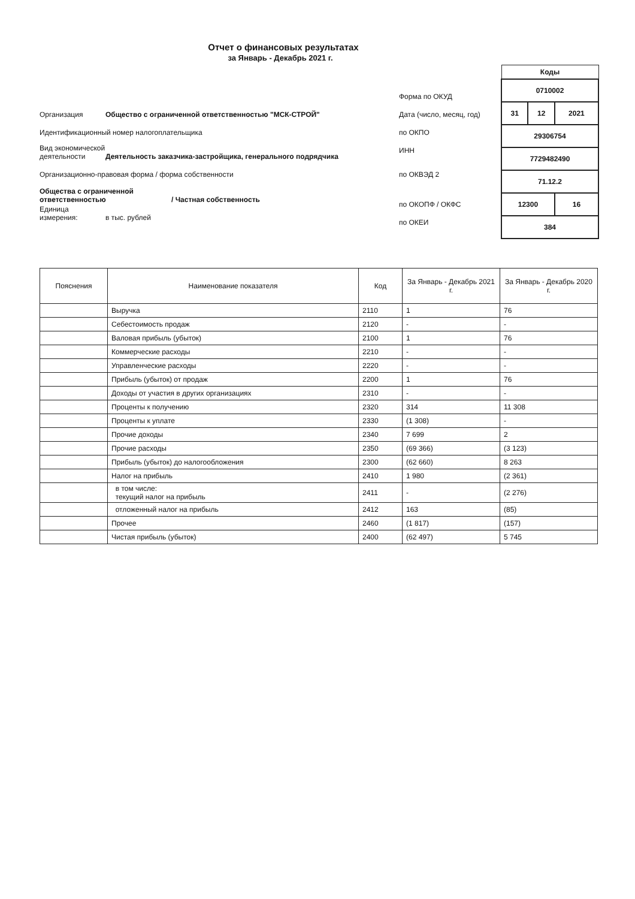Отчет о финансовых результатах
за Январь - Декабрь 2021 г.
Организация Общество с ограниченной ответственностью "МСК-СТРОЙ"
Идентификационный номер налогоплательщика
Вид экономической деятельности Деятельность заказчика-застройщика, генерального подрядчика
Организационно-правовая форма / форма собственности
Общества с ограниченной ответственностью / Частная собственность
Единица измерения: в тыс. рублей
Форма по ОКУД
Дата (число, месяц, год)
по ОКПО
ИНН
по ОКВЭД 2
по ОКОПФ / ОКФС
по ОКЕИ
| Коды | | |
| 0710002 | | |
| 31 | 12 | 2021 |
| 29306754 | | |
| 7729482490 | | |
| 71.12.2 | | |
| 12300 | | 16 |
| 384 | | |
| Пояснения | Наименование показателя | Код | За Январь - Декабрь 2021 г. | За Январь - Декабрь 2020 г. |
| --- | --- | --- | --- | --- |
| | Выручка | 2110 | 1 | 76 |
| | Себестоимость продаж | 2120 | - | - |
| | Валовая прибыль (убыток) | 2100 | 1 | 76 |
| | Коммерческие расходы | 2210 | - | - |
| | Управленческие расходы | 2220 | - | - |
| | Прибыль (убыток) от продаж | 2200 | 1 | 76 |
| | Доходы от участия в других организациях | 2310 | - | - |
| | Проценты к получению | 2320 | 314 | 11 308 |
| | Проценты к уплате | 2330 | (1 308) | - |
| | Прочие доходы | 2340 | 7 699 | 2 |
| | Прочие расходы | 2350 | (69 366) | (3 123) |
| | Прибыль (убыток) до налогообложения | 2300 | (62 660) | 8 263 |
| | Налог на прибыль | 2410 | 1 980 | (2 361) |
| | в том числе: текущий налог на прибыль | 2411 | - | (2 276) |
| | отложенный налог на прибыль | 2412 | 163 | (85) |
| | Прочее | 2460 | (1 817) | (157) |
| | Чистая прибыль (убыток) | 2400 | (62 497) | 5 745 |